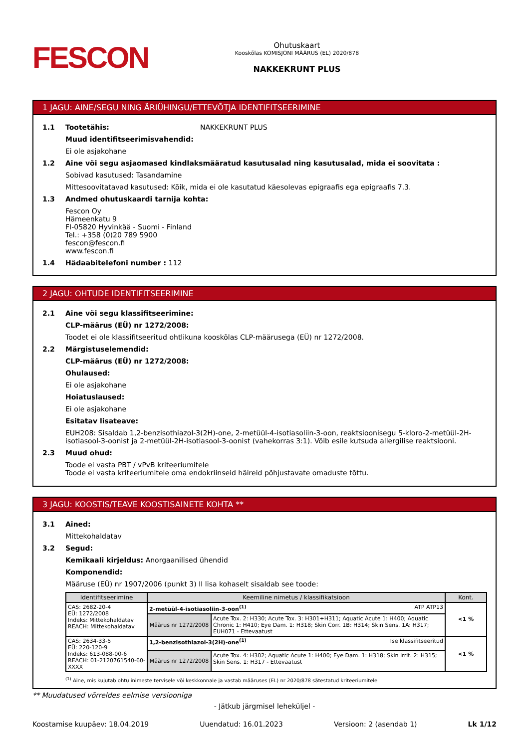FESCON
Ohutuskaart
Kooskõlas KOMISJONI MÄÄRUS (EL) 2020/878
NAKKEKRUNT PLUS
1 JAGU: AINE/SEGU NING ÄRIÜHINGU/ETTEVÕTJA IDENTIFITSEERIMINE
1.1 Tootetähis: NAKKEKRUNT PLUS
Muud identifitseerimisvahendid:
Ei ole asjakohane
1.2 Aine või segu asjaomased kindlaksmääratud kasutusalad ning kasutusalad, mida ei soovitata :
Sobivad kasutused: Tasandamine
Mittesoovitatavad kasutused: Kõik, mida ei ole kasutatud käesolevas epigraafis ega epigraafis 7.3.
1.3 Andmed ohutuskaardi tarnija kohta:
Fescon Oy
Hämeenkatu 9
FI-05820 Hyvinkää - Suomi - Finland
Tel.: +358 (0)20 789 5900
fescon@fescon.fi
www.fescon.fi
1.4 Hädaabitelefoni number : 112
2 JAGU: OHTUDE IDENTIFITSEERIMINE
2.1 Aine või segu klassifitseerimine:
CLP-määrus (EÜ) nr 1272/2008:
Toodet ei ole klassifitseeritud ohtlikuna kooskõlas CLP-määrusega (EÜ) nr 1272/2008.
2.2 Märgistuselemendid:
CLP-määrus (EÜ) nr 1272/2008:
Ohulaused:
Ei ole asjakohane
Hoiatuslaused:
Ei ole asjakohane
Esitatav lisateave:
EUH208: Sisaldab 1,2-benzisothiazol-3(2H)-one, 2-metüül-4-isotiasoliin-3-oon, reaktsioonisegu 5-kloro-2-metüül-2H-isotiasool-3-oonist ja 2-metüül-2H-isotiasool-3-oonist (vahekorras 3:1). Võib esile kutsuda allergilise reaktsiooni.
2.3 Muud ohud:
Toode ei vasta PBT / vPvB kriteeriumitele
Toode ei vasta kriteeriumitele oma endokriinseid häireid põhjustavate omaduste tõttu.
3 JAGU: KOOSTIS/TEAVE KOOSTISAINETE KOHTA **
3.1 Ained:
Mittekohaldatav
3.2 Segud:
Kemikaali kirjeldus: Anorgaanilised ühendid
Komponendid:
Määruse (EÜ) nr 1907/2006 (punkt 3) II lisa kohaselt sisaldab see toode:
| Identifitseerimine | Keemiline nimetus / klassifikatsioon | | Kont. |
| --- | --- | --- | --- |
| CAS: 2682-20-4 EÜ: 1272/2008 Indeks: Mittekohaldatav REACH: Mittekohaldatav | 2-metüül-4-isotiasoliin-3-oon<sup>(1)</sup> ATP ATP13 | | <1 % |
| | Määrus nr 1272/2008 | Acute Tox. 2: H330; Acute Tox. 3: H301+H311; Aquatic Acute 1: H400; Aquatic Chronic 1: H410; Eye Dam. 1: H318; Skin Corr. 1B: H314; Skin Sens. 1A: H317; EUH071 - Ettevaatust | |
| CAS: 2634-33-5 EÜ: 220-120-9 Indeks: 613-088-00-6 REACH: 01-2120761540-60-XXXX | 1,2-benzisothiazol-3(2H)-one<sup>(1)</sup> Ise klassifitseeritud | | <1 % |
| | Määrus nr 1272/2008 | Acute Tox. 4: H302; Aquatic Acute 1: H400; Eye Dam. 1: H318; Skin Irrit. 2: H315; Skin Sens. 1: H317 - Ettevaatust | |
<sup>(1)</sup> Aine, mis kujutab ohtu inimeste tervisele või keskkonnale ja vastab määruses (EL) nr 2020/878 sätestatud kriteeriumitele
** Muudatused võrreldes eelmise versiooniga
- Jätkub järgmisel leheküljel -
Koostamise kuupäev: 18.04.2019 Uuendatud: 16.01.2023 Versioon: 2 (asendab 1) Lk 1/12